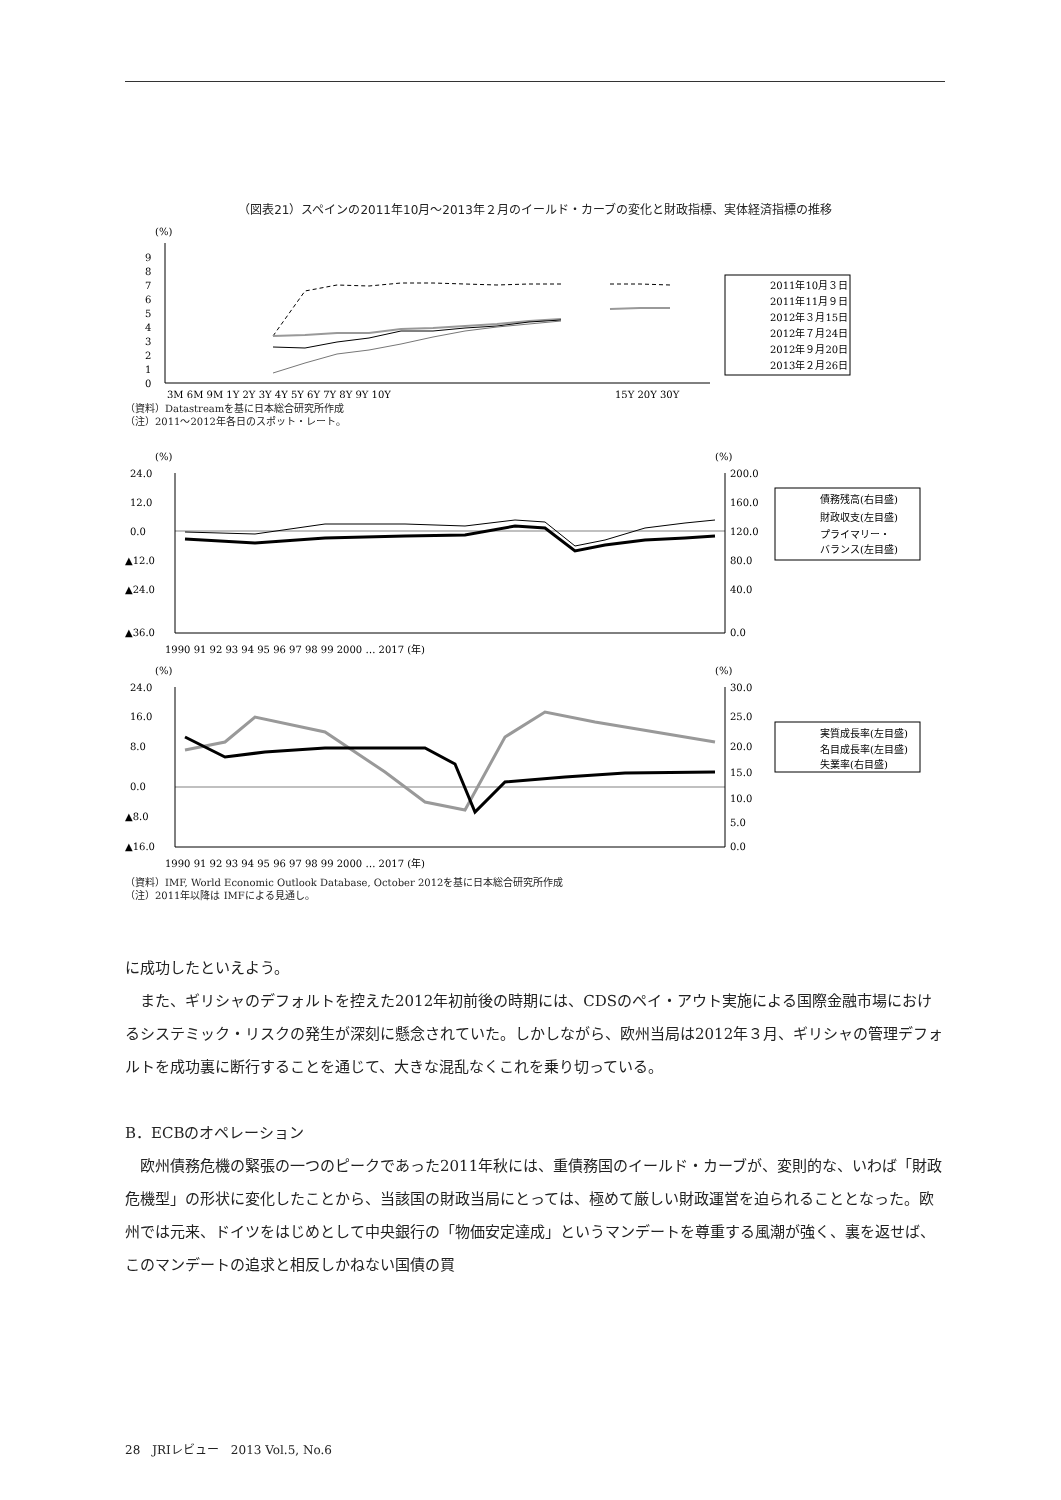（図表21）スペインの2011年10月～2013年２月のイールド・カーブの変化と財政指標、実体経済指標の推移
(%)
0
1
2
3
4
5
6
7
8
9
3M 6M 9M 1Y 2Y 3Y 4Y 5Y 6Y 7Y 8Y 9Y 10Y
15Y 20Y 30Y
2011年10月３日
2011年11月９日
2012年３月15日
2012年７月24日
2012年９月20日
2013年２月26日
（資料）Datastreamを基に日本総合研究所作成
（注）2011～2012年各日のスポット・レート。
(%)
(%)
24.0
12.0
0.0
▲12.0
▲24.0
▲36.0
200.0
160.0
120.0
80.0
40.0
0.0
1990 91 92 93 94 95 96 97 98 99 2000 … 2017 (年)
債務残高(右目盛)
財政収支(左目盛)
プライマリー・
バランス(左目盛)
(%)
(%)
24.0
16.0
8.0
0.0
▲8.0
▲16.0
30.0
25.0
20.0
15.0
10.0
5.0
0.0
1990 91 92 93 94 95 96 97 98 99 2000 … 2017 (年)
実質成長率(左目盛)
名目成長率(左目盛)
失業率(右目盛)
（資料）IMF, World Economic Outlook Database, October 2012を基に日本総合研究所作成
（注）2011年以降は IMFによる見通し。
に成功したといえよう。
また、ギリシャのデフォルトを控えた2012年初前後の時期には、CDSのペイ・アウト実施による国際金融市場におけるシステミック・リスクの発生が深刻に懸念されていた。しかしながら、欧州当局は2012年３月、ギリシャの管理デフォルトを成功裏に断行することを通じて、大きな混乱なくこれを乗り切っている。
B．ECBのオペレーション
欧州債務危機の緊張の一つのピークであった2011年秋には、重債務国のイールド・カーブが、変則的な、いわば「財政危機型」の形状に変化したことから、当該国の財政当局にとっては、極めて厳しい財政運営を迫られることとなった。欧州では元来、ドイツをはじめとして中央銀行の「物価安定達成」というマンデートを尊重する風潮が強く、裏を返せば、このマンデートの追求と相反しかねない国債の買
28　JRIレビュー　2013 Vol.5, No.6